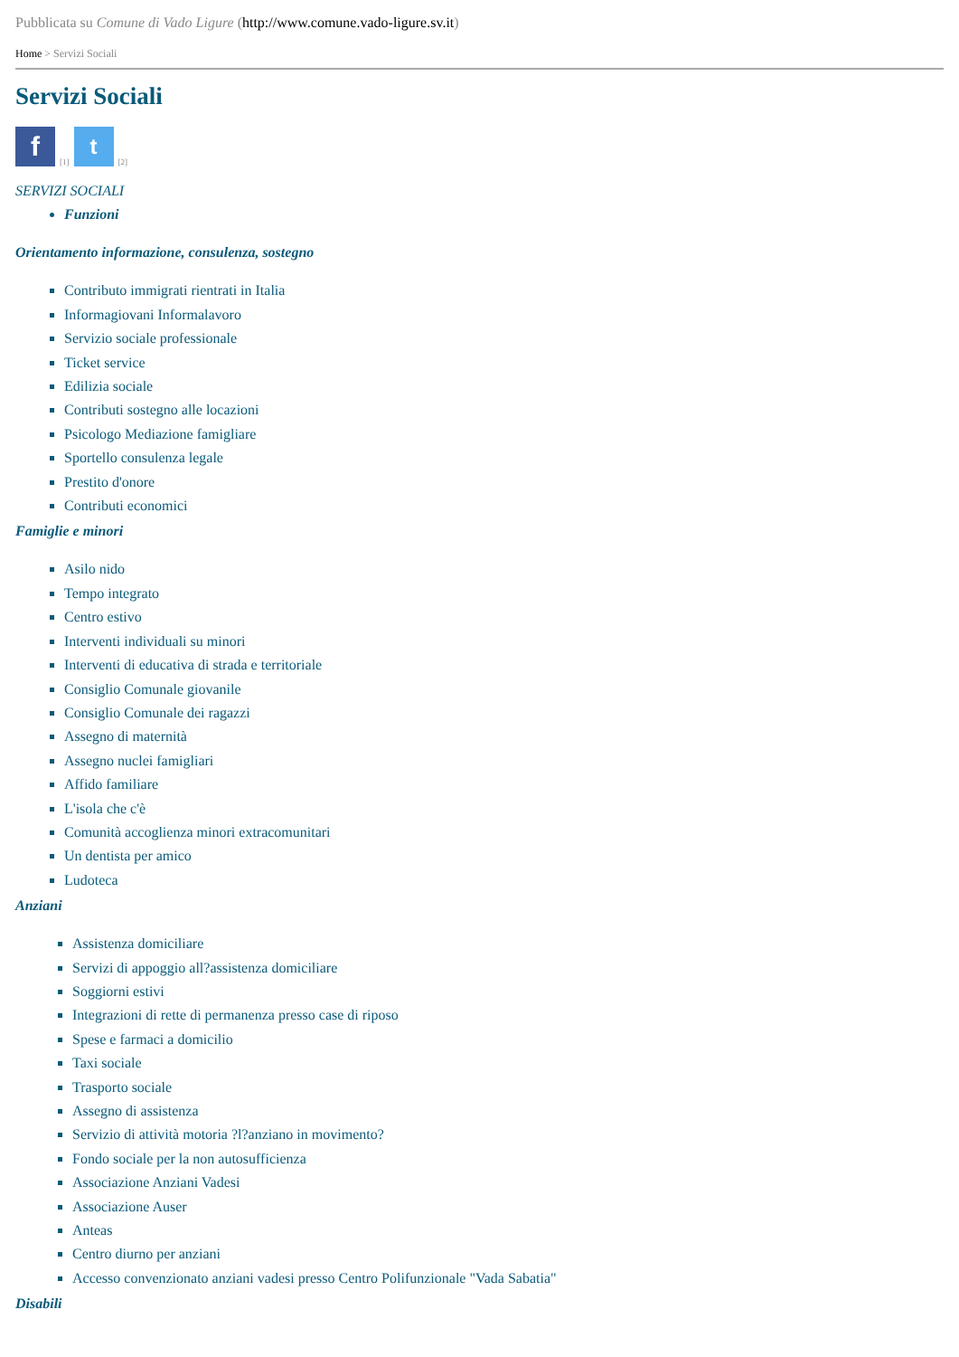Pubblicata su Comune di Vado Ligure (http://www.comune.vado-ligure.sv.it)
Home > Servizi Sociali
Servizi Sociali
f [1] t [2]
SERVIZI SOCIALI
Funzioni
Orientamento informazione, consulenza, sostegno
Contributo immigrati rientrati in Italia
Informagiovani Informalavoro
Servizio sociale professionale
Ticket service
Edilizia sociale
Contributi sostegno alle locazioni
Psicologo Mediazione famigliare
Sportello consulenza legale
Prestito d'onore
Contributi economici
Famiglie e minori
Asilo nido
Tempo integrato
Centro estivo
Interventi individuali su minori
Interventi di educativa di strada e territoriale
Consiglio Comunale giovanile
Consiglio Comunale dei ragazzi
Assegno di maternità
Assegno nuclei famigliari
Affido familiare
L'isola che c'è
Comunità accoglienza minori extracomunitari
Un dentista per amico
Ludoteca
Anziani
Assistenza domiciliare
Servizi di appoggio all?assistenza domiciliare
Soggiorni estivi
Integrazioni di rette di permanenza presso case di riposo
Spese e farmaci a domicilio
Taxi sociale
Trasporto sociale
Assegno di assistenza
Servizio di attività motoria ?l?anziano in movimento?
Fondo sociale per la non autosufficienza
Associazione Anziani Vadesi
Associazione Auser
Anteas
Centro diurno per anziani
Accesso convenzionato anziani vadesi presso Centro Polifunzionale "Vada Sabatia"
Disabili